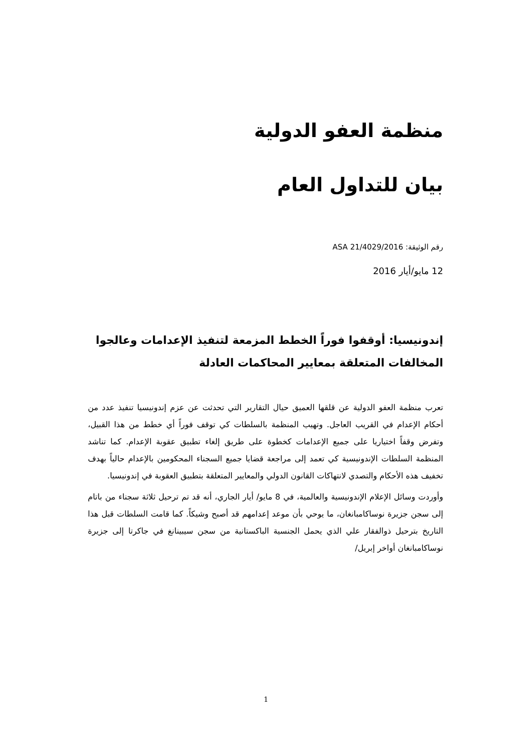منظمة العفو الدولية
بيان للتداول العام
رقم الوثيقة: ASA 21/4029/2016
12 مايو/أيار 2016
إندونيسيا: أوقفوا فوراً الخطط المزمعة لتنفيذ الإعدامات وعالجوا المخالفات المتعلقة بمعايير المحاكمات العادلة
تعرب منظمة العفو الدولية عن قلقها العميق حيال التقارير التي تحدثت عن عزم إندونيسيا تنفيذ عدد من أحكام الإعدام في القريب العاجل. وتهيب المنظمة بالسلطات كي توقف فوراً أي خطط من هذا القبيل، وتفرض وقفاً اختياريا على جميع الإعدامات كخطوة على طريق إلغاء تطبيق عقوبة الإعدام. كما تناشد المنظمة السلطات الإندونيسية كي تعمد إلى مراجعة قضايا جميع السجناء المحكومين بالإعدام حالياً بهدف تخفيف هذه الأحكام والتصدي لانتهاكات القانون الدولي والمعايير المتعلقة بتطبيق العقوبة في إندونيسيا.
وأوردت وسائل الإعلام الإندونيسية والعالمية، في 8 مايو/ أيار الجاري، أنه قد تم ترحيل ثلاثة سجناء من باتام إلى سجن جزيرة نوساكامبانغان، ما يوحي بأن موعد إعدامهم قد أصبح وشيكاً. كما قامت السلطات قبل هذا التاريخ بترحيل ذوالفقار علي الذي يحمل الجنسية الباكستانية من سجن سيبينانغ في جاكرتا إلى جزيرة نوساكامبانغان أواخر إبريل/
1